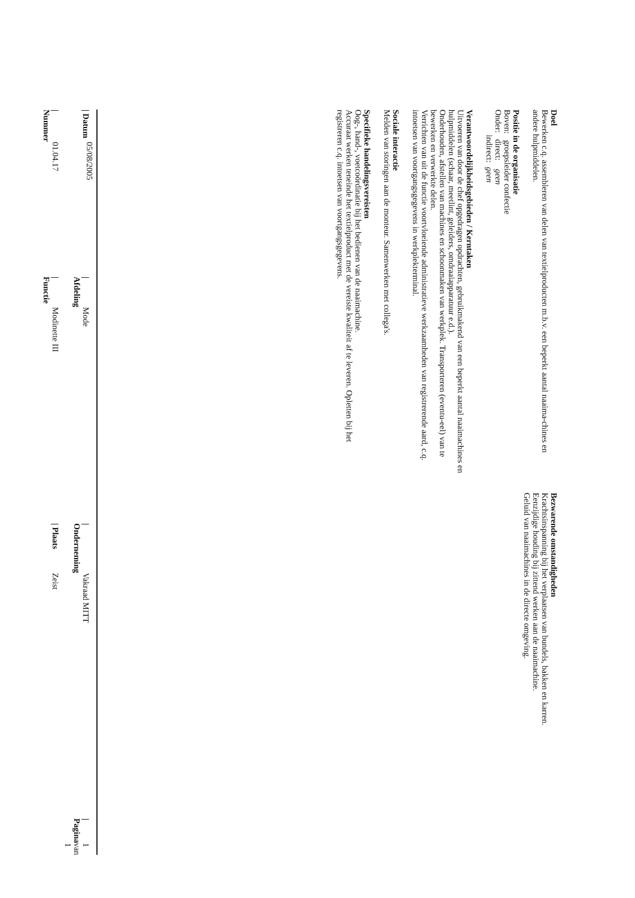Doel
Bewerken c.q. assembleren van delen van textielproducten m.b.v. een beperkt aantal naaima-chines en andere hulpmiddelen.
Positie in de organisatie
Boven: groepsleider confectie
Onder: direct: geen
indirect: geen
Verantwoordelijkheidsgebieden / Kerntaken
Uitvoeren van door de chef opgedragen opdrachten, gebruikmakend van een beperkt aantal naaimachines en hulpmiddelen (schaar, meetlint, geleiders, omdraaiapparatuur e.d.).
Onderhouden, afstellen van machines en schoonmaken van werkplek. Transporteren (eventu-eel) van te bewerken en verwerkte delen.
Verrichten van uit de functie voortvloeiende administratieve werkzaamheden van registrerende aard, c.q. intoetsen van voortgangsgegevens in werkplekterminal.
Sociale interactie
Melden van storingen aan de monteur. Samenwerken met collega's.
Specifieke handelingsvereisten
Oog-, hand-, voetcoördinatie bij het bedienen van de naaimachine.
Accuraat werken teneinde het textielproduct met de vereiste kwaliteit af te leveren. Opletten bij het registreren c.q. intoetsen van voortgangsgegevens.
Bezwarende omstandigheden
Krachtsinspanning bij het verplaatsen van bundels, bakken en karren.
Eenzijdige houding bij zittend werken aan de naaimachine.
Geluid van naaimachines in de directe omgeving.
| / Datum | 05/08/2005 | / Afdeling | Mode | / Onderneming | Vakraad MITT | / Pagina | 1 van 1 |
| / Nummer | 01.04.17 | / Functie | Modinette III | / Plaats | Zeist | | |